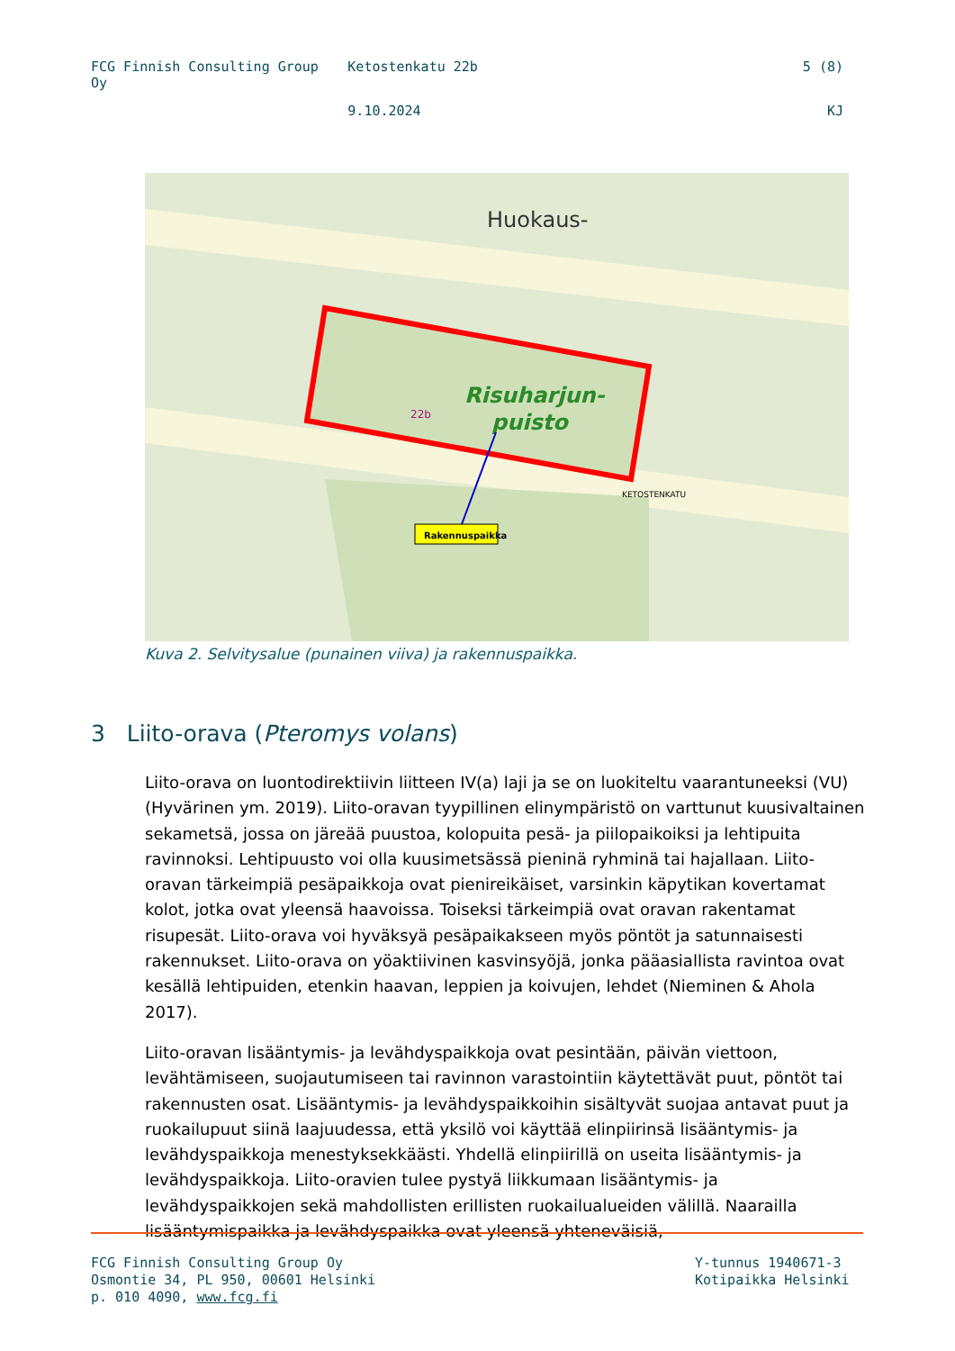FCG Finnish Consulting Group Oy
Ketostenkatu 22b 5 (8)
9.10.2024 KJ
Risuharjun-
puisto
Huokaus-
22b
Rakennuspaikka
KETOSTENKATU
Kuva 2. Selvitysalue (punainen viiva) ja rakennuspaikka.
3 Liito-orava (Pteromys volans)
Liito-orava on luontodirektiivin liitteen IV(a) laji ja se on luokiteltu vaarantuneeksi (VU) (Hyvärinen ym. 2019). Liito-oravan tyypillinen elinympäristö on varttunut kuusivaltainen sekametsä, jossa on järeää puustoa, kolopuita pesä- ja piilopaikoiksi ja lehtipuita ravinnoksi. Lehtipuusto voi olla kuusimetsässä pieninä ryhminä tai hajallaan. Liito-oravan tärkeimpiä pesäpaikkoja ovat pienireikäiset, varsinkin käpytikan kovertamat kolot, jotka ovat yleensä haavoissa. Toiseksi tärkeimpiä ovat oravan rakentamat risupesät. Liito-orava voi hyväksyä pesäpaikakseen myös pöntöt ja satunnaisesti rakennukset. Liito-orava on yöaktiivinen kasvinsyöjä, jonka pääasiallista ravintoa ovat kesällä lehtipuiden, etenkin haavan, leppien ja koivujen, lehdet (Nieminen & Ahola 2017).
Liito-oravan lisääntymis- ja levähdyspaikkoja ovat pesintään, päivän viettoon, levähtämiseen, suojautumiseen tai ravinnon varastointiin käytettävät puut, pöntöt tai rakennusten osat. Lisääntymis- ja levähdyspaikkoihin sisältyvät suojaa antavat puut ja ruokailupuut siinä laajuudessa, että yksilö voi käyttää elinpiirinsä lisääntymis- ja levähdyspaikkoja menestyksekkäästi. Yhdellä elinpiirillä on useita lisääntymis- ja levähdyspaikkoja. Liito-oravien tulee pystyä liikkumaan lisääntymis- ja levähdyspaikkojen sekä mahdollisten erillisten ruokailualueiden välillä. Naarailla lisääntymispaikka ja levähdyspaikka ovat yleensä yhteneväisiä,
FCG Finnish Consulting Group Oy
Osmontie 34, PL 950, 00601 Helsinki
p. 010 4090, www.fcg.fi
Y-tunnus 1940671-3
Kotipaikka Helsinki